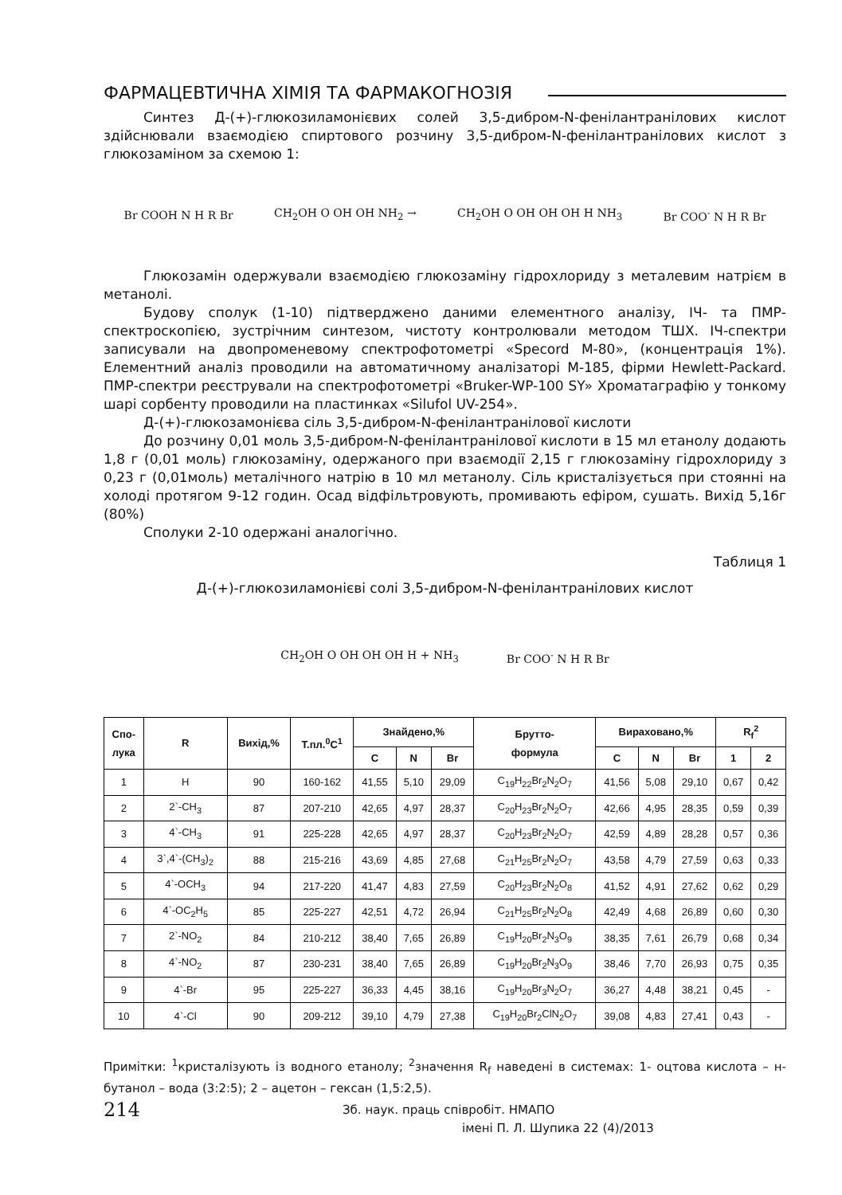ФАРМАЦЕВТИЧНА ХІМІЯ ТА ФАРМАКОГНОЗІЯ
Синтез Д-(+)-глюкозиламонієвих солей 3,5-дибром-N-фенілантранілових кислот здійснювали взаємодією спиртового розчину 3,5-дибром-N-фенілантранілових кислот з глюкозаміном за схемою 1:
Br COOH N H R Br CH<sub>2</sub>OH O OH OH NH<sub>2</sub> → CH<sub>2</sub>OH O OH OH OH H NH<sub>3</sub> Br COO<sup>-</sup> N H R Br
Глюкозамін одержували взаємодією глюкозаміну гідрохлориду з металевим натрієм в метанолі.
Будову сполук (1-10) підтверджено даними елементного аналізу, ІЧ- та ПМР-спектроскопією, зустрічним синтезом, чистоту контролювали методом ТШХ. ІЧ-спектри записували на двопроменевому спектрофотометрі «Specord M-80», (концентрація 1%). Елементний аналіз проводили на автоматичному аналізаторі М-185, фірми Hewlett-Packard. ПМР-спектри реєстрували на спектрофотометрі «Bruker-WP-100 SY» Хроматаграфію у тонкому шарі сорбенту проводили на пластинках «Silufol UV-254».
Д-(+)-глюкозамонієва сіль 3,5-дибром-N-фенілантранілової кислоти
До розчину 0,01 моль 3,5-дибром-N-фенілантранілової кислоти в 15 мл етанолу додають 1,8 г (0,01 моль) глюкозаміну, одержаного при взаємодії 2,15 г глюкозаміну гідрохлориду з 0,23 г (0,01моль) металічного натрію в 10 мл метанолу. Сіль кристалізується при стоянні на холоді протягом 9-12 годин. Осад відфільтровують, промивають ефіром, сушать. Вихід 5,16г (80%)
Сполуки 2-10 одержані аналогічно.
Таблиця 1
Д-(+)-глюкозиламонієві солі 3,5-дибром-N-фенілантранілових кислот
CH<sub>2</sub>OH O OH OH OH H + NH<sub>3</sub> Br COO<sup>-</sup> N H R Br
| Спо- лука | R | Вихід,% | Т.пл.<sup>0</sup>С<sup>1</sup> | Знайдено,% | | | Брутто- формула | Вираховано,% | | | R<sub>f</sub><sup>2</sup> | |
| --- | --- | --- | --- | --- | --- | --- | --- | --- | --- | --- | --- | --- |
| | | | | C | N | Br | | C | N | Br | 1 | 2 |
| 1 | H | 90 | 160-162 | 41,55 | 5,10 | 29,09 | C<sub>19</sub>H<sub>22</sub>Br<sub>2</sub>N<sub>2</sub>O<sub>7</sub> | 41,56 | 5,08 | 29,10 | 0,67 | 0,42 |
| 2 | 2`-CH<sub>3</sub> | 87 | 207-210 | 42,65 | 4,97 | 28,37 | C<sub>20</sub>H<sub>23</sub>Br<sub>2</sub>N<sub>2</sub>O<sub>7</sub> | 42,66 | 4,95 | 28,35 | 0,59 | 0,39 |
| 3 | 4`-CH<sub>3</sub> | 91 | 225-228 | 42,65 | 4,97 | 28,37 | C<sub>20</sub>H<sub>23</sub>Br<sub>2</sub>N<sub>2</sub>O<sub>7</sub> | 42,59 | 4,89 | 28,28 | 0,57 | 0,36 |
| 4 | 3`,4`-(CH<sub>3</sub>)<sub>2</sub> | 88 | 215-216 | 43,69 | 4,85 | 27,68 | C<sub>21</sub>H<sub>25</sub>Br<sub>2</sub>N<sub>2</sub>O<sub>7</sub> | 43,58 | 4,79 | 27,59 | 0,63 | 0,33 |
| 5 | 4`-OCH<sub>3</sub> | 94 | 217-220 | 41,47 | 4,83 | 27,59 | C<sub>20</sub>H<sub>23</sub>Br<sub>2</sub>N<sub>2</sub>O<sub>8</sub> | 41,52 | 4,91 | 27,62 | 0,62 | 0,29 |
| 6 | 4`-OC<sub>2</sub>H<sub>5</sub> | 85 | 225-227 | 42,51 | 4,72 | 26,94 | C<sub>21</sub>H<sub>25</sub>Br<sub>2</sub>N<sub>2</sub>O<sub>8</sub> | 42,49 | 4,68 | 26,89 | 0,60 | 0,30 |
| 7 | 2`-NO<sub>2</sub> | 84 | 210-212 | 38,40 | 7,65 | 26,89 | C<sub>19</sub>H<sub>20</sub>Br<sub>2</sub>N<sub>3</sub>O<sub>9</sub> | 38,35 | 7,61 | 26,79 | 0,68 | 0,34 |
| 8 | 4`-NO<sub>2</sub> | 87 | 230-231 | 38,40 | 7,65 | 26,89 | C<sub>19</sub>H<sub>20</sub>Br<sub>2</sub>N<sub>3</sub>O<sub>9</sub> | 38,46 | 7,70 | 26,93 | 0,75 | 0,35 |
| 9 | 4`-Br | 95 | 225-227 | 36,33 | 4,45 | 38,16 | C<sub>19</sub>H<sub>20</sub>Br<sub>3</sub>N<sub>2</sub>O<sub>7</sub> | 36,27 | 4,48 | 38,21 | 0,45 | - |
| 10 | 4`-Cl | 90 | 209-212 | 39,10 | 4,79 | 27,38 | C<sub>19</sub>H<sub>20</sub>Br<sub>2</sub>ClN<sub>2</sub>O<sub>7</sub> | 39,08 | 4,83 | 27,41 | 0,43 | - |
Примітки: <sup>1</sup>кристалізують із водного етанолу; <sup>2</sup>значення R<sub>f</sub> наведені в системах: 1- оцтова кислота – н-бутанол – вода (3:2:5); 2 – ацетон – гексан (1,5:2,5).
214 Зб. наук. праць співробіт. НМАПО
імені П. Л. Шупика 22 (4)/2013